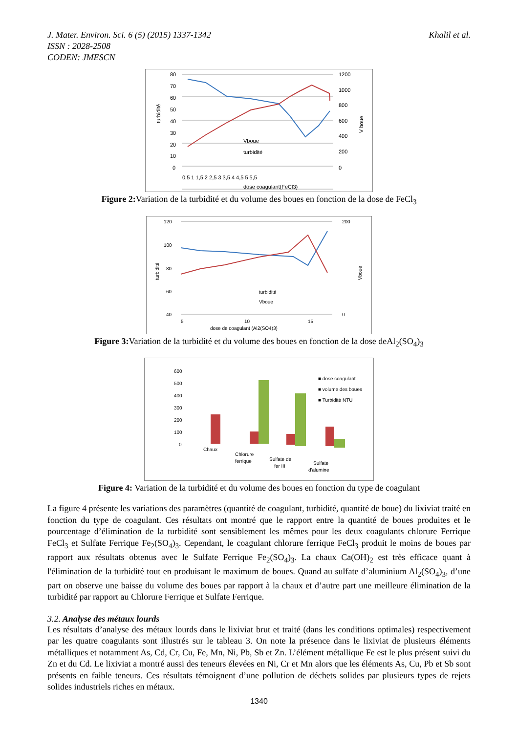J. Mater. Environ. Sci. 6 (5) (2015) 1337-1342
ISSN : 2028-2508
CODEN: JMESCN
Khalil et al.
80
70
60
50
40
30
20
10
0
1200
1000
800
600
400
200
0
turbidité
V boue
0,5 1 1,5 2 2,5 3 3,5 4 4,5 5 5,5
dose coagulant(FeCl3)
Vboue
turbidité
Figure 2: Variation de la turbidité et du volume des boues en fonction de la dose de FeCl<sub>3</sub>
120
100
80
60
40
200
0
turbidité
Vboue
5
10
15
dose de coagulant (Al2(SO4)3)
turbidité
Vboue
Figure 3: Variation de la turbidité et du volume des boues en fonction de la dose deAl<sub>2</sub>(SO<sub>4</sub>)<sub>3</sub>
600
500
400
300
200
100
0
Chaux
Chlorure
ferrique
Sulfate de
fer III
Sulfate
d'alumine
■ dose coagulant
■ volume des boues
■ Turbidité NTU
Figure 4: Variation de la turbidité et du volume des boues en fonction du type de coagulant
La figure 4 présente les variations des paramètres (quantité de coagulant, turbidité, quantité de boue) du lixiviat traité en fonction du type de coagulant. Ces résultats ont montré que le rapport entre la quantité de boues produites et le pourcentage d’élimination de la turbidité sont sensiblement les mêmes pour les deux coagulants chlorure Ferrique FeCl<sub>3</sub> et Sulfate Ferrique Fe<sub>2</sub>(SO<sub>4</sub>)<sub>3</sub>. Cependant, le coagulant chlorure ferrique FeCl<sub>3</sub> produit le moins de boues par rapport aux résultats obtenus avec le Sulfate Ferrique Fe<sub>2</sub>(SO<sub>4</sub>)<sub>3</sub>. La chaux Ca(OH)<sub>2</sub> est très efficace quant à l'élimination de la turbidité tout en produisant le maximum de boues. Quand au sulfate d’aluminium Al<sub>2</sub>(SO<sub>4</sub>)<sub>3</sub>, d’une part on observe une baisse du volume des boues par rapport à la chaux et d’autre part une meilleure élimination de la turbidité par rapport au Chlorure Ferrique et Sulfate Ferrique.
3.2. Analyse des métaux lourds
Les résultats d’analyse des métaux lourds dans le lixiviat brut et traité (dans les conditions optimales) respectivement par les quatre coagulants sont illustrés sur le tableau 3. On note la présence dans le lixiviat de plusieurs éléments métalliques et notamment As, Cd, Cr, Cu, Fe, Mn, Ni, Pb, Sb et Zn. L’élément métallique Fe est le plus présent suivi du Zn et du Cd. Le lixiviat a montré aussi des teneurs élevées en Ni, Cr et Mn alors que les éléments As, Cu, Pb et Sb sont présents en faible teneurs. Ces résultats témoignent d’une pollution de déchets solides par plusieurs types de rejets solides industriels riches en métaux.
1340